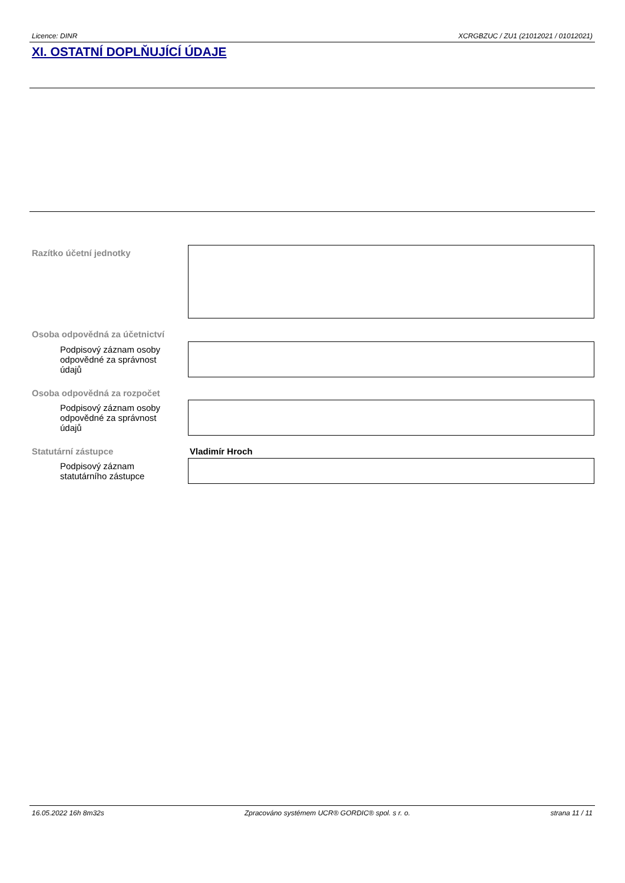Licence: DINR XCRGBZUC / ZU1 (21012021 / 01012021)
XI. OSTATNÍ DOPLŇUJÍCÍ ÚDAJE
Razítko účetní jednotky
Osoba odpovědná za účetnictví
Podpisový záznam osoby odpovědné za správnost údajů
Osoba odpovědná za rozpočet
Podpisový záznam osoby odpovědné za správnost údajů
Statutární zástupce Vladimír Hroch
Podpisový záznam statutárního zástupce
16.05.2022 16h 8m32s Zpracováno systémem UCR® GORDIC® spol. s r. o. strana 11 / 11